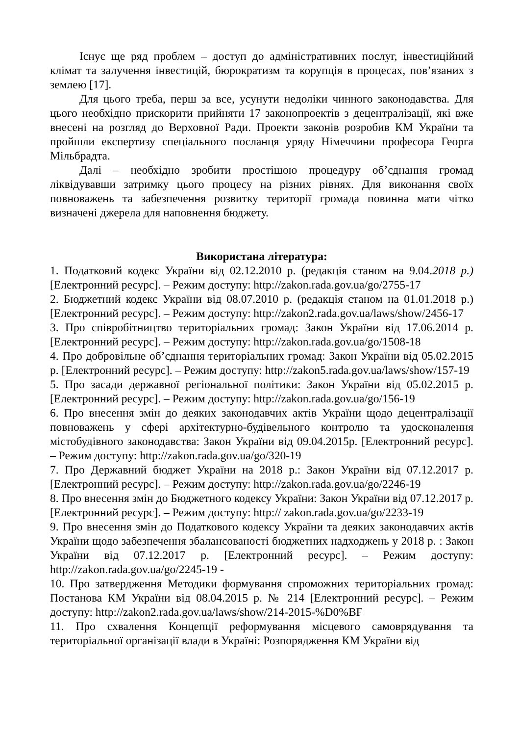Існує ще ряд проблем – доступ до адміністративних послуг, інвестиційний клімат та залучення інвестицій, бюрократизм та корупція в процесах, пов’язаних з землею [17].
Для цього треба, перш за все, усунути недоліки чинного законодавства. Для цього необхідно прискорити прийняти 17 законопроектів з децентралізації, які вже внесені на розгляд до Верховної Ради. Проекти законів розробив КМ України та пройшли експертизу спеціального посланця уряду Німеччини професора Георга Мільбрадта.
Далі – необхідно зробити простішою процедуру об’єднання громад ліквідувавши затримку цього процесу на різних рівнях. Для виконання своїх повноважень та забезпечення розвитку території громада повинна мати чітко визначені джерела для наповнення бюджету.
Використана література:
1. Податковий кодекс України від 02.12.2010 р. (редакція станом на 9.04.2018 р.) [Електронний ресурс]. – Режим доступу: http://zakon.rada.gov.ua/go/2755-17
2. Бюджетний кодекс України від 08.07.2010 р. (редакція станом на 01.01.2018 р.) [Електронний ресурс]. – Режим доступу: http://zakon2.rada.gov.ua/laws/show/2456-17
3. Про співробітництво територіальних громад: Закон України від 17.06.2014 р. [Електронний ресурс]. – Режим доступу: http://zakon.rada.gov.ua/go/1508-18
4. Про добровільне об’єднання територіальних громад: Закон України від 05.02.2015 р. [Електронний ресурс]. – Режим доступу: http://zakon5.rada.gov.ua/laws/show/157-19
5. Про засади державної регіональної політики: Закон України від 05.02.2015 р. [Електронний ресурс]. – Режим доступу: http://zakon.rada.gov.ua/go/156-19
6. Про внесення змін до деяких законодавчих актів України щодо децентралізації повноважень у сфері архітектурно-будівельного контролю та удосконалення містобудівного законодавства: Закон України від 09.04.2015р. [Електронний ресурс]. – Режим доступу: http://zakon.rada.gov.ua/go/320-19
7. Про Державний бюджет України на 2018 р.: Закон України від 07.12.2017 р. [Електронний ресурс]. – Режим доступу: http://zakon.rada.gov.ua/go/2246-19
8. Про внесення змін до Бюджетного кодексу України: Закон України від 07.12.2017 р. [Електронний ресурс]. – Режим доступу: http:// zakon.rada.gov.ua/go/2233-19
9. Про внесення змін до Податкового кодексу України та деяких законодавчих актів України щодо забезпечення збалансованості бюджетних надходжень у 2018 р. : Закон України від 07.12.2017 р. [Електронний ресурс]. – Режим доступу: http://zakon.rada.gov.ua/go/2245-19 -
10. Про затвердження Методики формування спроможних територіальних громад: Постанова КМ України від 08.04.2015 р. № 214 [Електронний ресурс]. – Режим доступу: http://zakon2.rada.gov.ua/laws/show/214-2015-%D0%BF
11. Про схвалення Концепції реформування місцевого самоврядування та територіальної організації влади в Україні: Розпорядження КМ України від